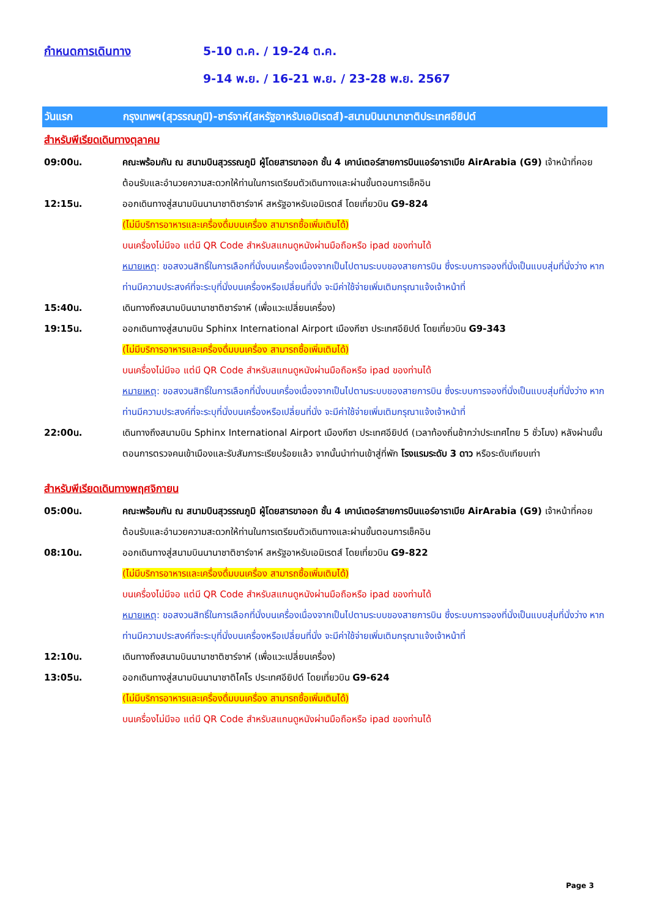กำหนดการเดินทาง 5-10 ต.ค. / 19-24 ต.ค.
9-14 พ.ย. / 16-21 พ.ย. / 23-28 พ.ย. 2567
วันแรก กรุงเทพฯ(สุวรรณภูมิ)-ชาร์จาห์(สหรัฐอาหรับเอมิเรตส์)-สนามบินนานาชาติประเทศอียิปต์
สำหรับพีเรียดเดินทางตุลาคม
09:00น. คณะพร้อมกัน ณ สนามบินสุวรรณภูมิ ผู้โดยสารขาออก ชั้น 4 เคาน์เตอร์สายการบินแอร์อาราเบีย AirArabia (G9) เจ้าหน้าที่คอยต้อนรับและอำนวยความสะดวกให้ท่านในการเตรียมตัวเดินทางและผ่านขั้นตอนการเช็คอิน
12:15น. ออกเดินทางสู่สนามบินนานาชาติชาร์จาห์ สหรัฐอาหรับเอมิเรตส์ โดยเที่ยวบิน G9-824
(ไม่มีบริการอาหารและเครื่องดื่มบนเครื่อง สามารถซื้อเพิ่มเติมได้)
บนเครื่องไม่มีจอ แต่มี QR Code สำหรับสแกนดูหนังผ่านมือถือหรือ ipad ของท่านได้
หมายเหตุ: ขอสงวนสิทธิ์ในการเลือกที่นั่งบนเครื่องเนื่องจากเป็นไปตามระบบของสายการบิน ซึ่งระบบการจองที่นั่งเป็นแบบสุ่มที่นั่งว่าง หากท่านมีความประสงค์ที่จะระบุที่นั่งบนเครื่องหรือเปลี่ยนที่นั่ง จะมีค่าใช้จ่ายเพิ่มเติมกรุณาแจ้งเจ้าหน้าที่
15:40น. เดินทางถึงสนามบินนานาชาติชาร์จาห์ (เพื่อแวะเปลี่ยนเครื่อง)
19:15น. ออกเดินทางสู่สนามบิน Sphinx International Airport เมืองกีซา ประเทศอียิปต์ โดยเที่ยวบิน G9-343
(ไม่มีบริการอาหารและเครื่องดื่มบนเครื่อง สามารถซื้อเพิ่มเติมได้)
บนเครื่องไม่มีจอ แต่มี QR Code สำหรับสแกนดูหนังผ่านมือถือหรือ ipad ของท่านได้
หมายเหตุ: ขอสงวนสิทธิ์ในการเลือกที่นั่งบนเครื่องเนื่องจากเป็นไปตามระบบของสายการบิน ซึ่งระบบการจองที่นั่งเป็นแบบสุ่มที่นั่งว่าง หากท่านมีความประสงค์ที่จะระบุที่นั่งบนเครื่องหรือเปลี่ยนที่นั่ง จะมีค่าใช้จ่ายเพิ่มเติมกรุณาแจ้งเจ้าหน้าที่
22:00น. เดินทางถึงสนามบิน Sphinx International Airport เมืองกีซา ประเทศอียิปต์ (เวลาท้องถิ่นช้ากว่าประเทศไทย 5 ชั่วโมง) หลังผ่านขั้นตอนการตรวจคนเข้าเมืองและรับสัมภาระเรียบร้อยแล้ว จากนั้นนำท่านเข้าสู่ที่พัก โรงแรมระดับ 3 ดาว หรือระดับเทียบเท่า
สำหรับพีเรียดเดินทางพฤศจิกายน
05:00น. คณะพร้อมกัน ณ สนามบินสุวรรณภูมิ ผู้โดยสารขาออก ชั้น 4 เคาน์เตอร์สายการบินแอร์อาราเบีย AirArabia (G9) เจ้าหน้าที่คอยต้อนรับและอำนวยความสะดวกให้ท่านในการเตรียมตัวเดินทางและผ่านขั้นตอนการเช็คอิน
08:10น. ออกเดินทางสู่สนามบินนานาชาติชาร์จาห์ สหรัฐอาหรับเอมิเรตส์ โดยเที่ยวบิน G9-822
(ไม่มีบริการอาหารและเครื่องดื่มบนเครื่อง สามารถซื้อเพิ่มเติมได้)
บนเครื่องไม่มีจอ แต่มี QR Code สำหรับสแกนดูหนังผ่านมือถือหรือ ipad ของท่านได้
หมายเหตุ: ขอสงวนสิทธิ์ในการเลือกที่นั่งบนเครื่องเนื่องจากเป็นไปตามระบบของสายการบิน ซึ่งระบบการจองที่นั่งเป็นแบบสุ่มที่นั่งว่าง หากท่านมีความประสงค์ที่จะระบุที่นั่งบนเครื่องหรือเปลี่ยนที่นั่ง จะมีค่าใช้จ่ายเพิ่มเติมกรุณาแจ้งเจ้าหน้าที่
12:10น. เดินทางถึงสนามบินนานาชาติชาร์จาห์ (เพื่อแวะเปลี่ยนเครื่อง)
13:05น. ออกเดินทางสู่สนามบินนานาชาติไคโร ประเทศอียิปต์ โดยเที่ยวบิน G9-624
(ไม่มีบริการอาหารและเครื่องดื่มบนเครื่อง สามารถซื้อเพิ่มเติมได้)
บนเครื่องไม่มีจอ แต่มี QR Code สำหรับสแกนดูหนังผ่านมือถือหรือ ipad ของท่านได้
Page 3